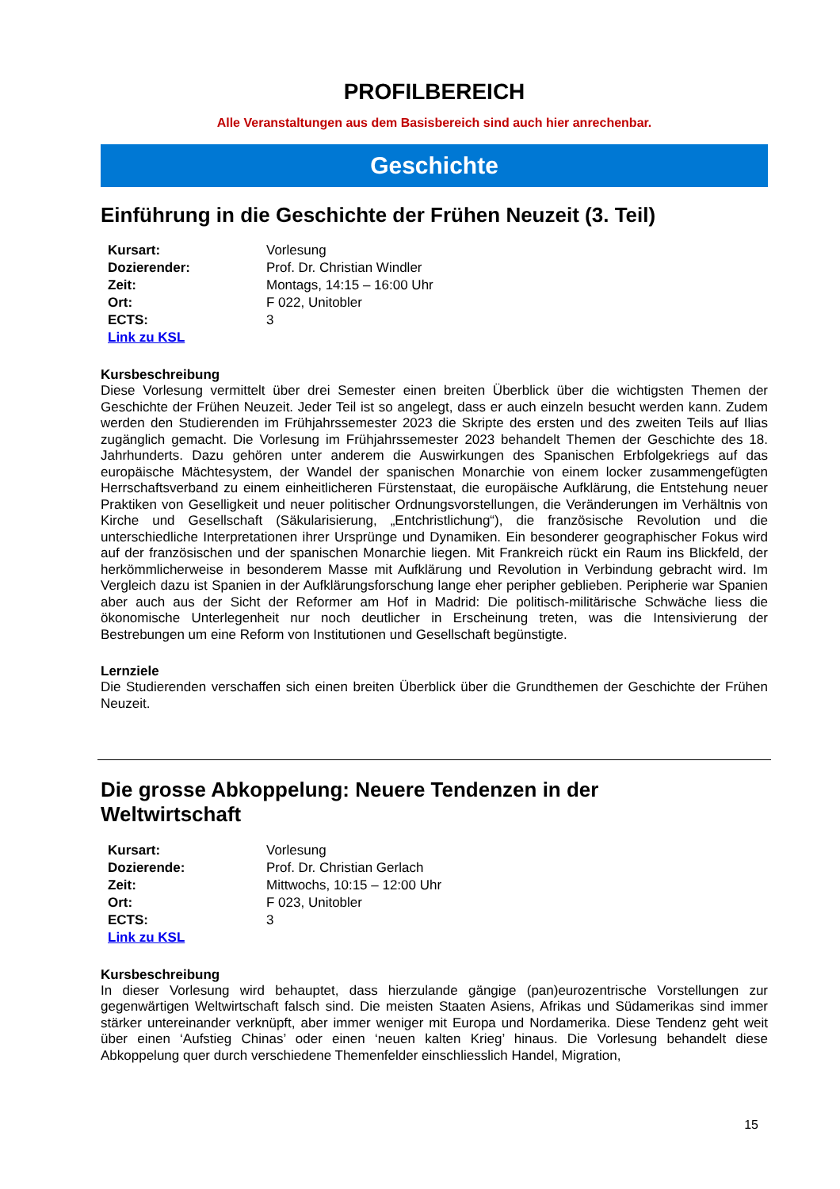PROFILBEREICH
Alle Veranstaltungen aus dem Basisbereich sind auch hier anrechenbar.
Geschichte
Einführung in die Geschichte der Frühen Neuzeit (3. Teil)
| Kursart: | Vorlesung |
| Dozierender: | Prof. Dr. Christian Windler |
| Zeit: | Montags, 14:15 – 16:00 Uhr |
| Ort: | F 022, Unitobler |
| ECTS: | 3 |
| Link zu KSL | |
Kursbeschreibung
Diese Vorlesung vermittelt über drei Semester einen breiten Überblick über die wichtigsten Themen der Geschichte der Frühen Neuzeit. Jeder Teil ist so angelegt, dass er auch einzeln besucht werden kann. Zudem werden den Studierenden im Frühjahrssemester 2023 die Skripte des ersten und des zweiten Teils auf Ilias zugänglich gemacht. Die Vorlesung im Frühjahrssemester 2023 behandelt Themen der Geschichte des 18. Jahrhunderts. Dazu gehören unter anderem die Auswirkungen des Spanischen Erbfolgekriegs auf das europäische Mächtesystem, der Wandel der spanischen Monarchie von einem locker zusammengefügten Herrschaftsverband zu einem einheitlicheren Fürstenstaat, die europäische Aufklärung, die Entstehung neuer Praktiken von Geselligkeit und neuer politischer Ordnungsvorstellungen, die Veränderungen im Verhältnis von Kirche und Gesellschaft (Säkularisierung, „Entchristlichung“), die französische Revolution und die unterschiedliche Interpretationen ihrer Ursprünge und Dynamiken. Ein besonderer geographischer Fokus wird auf der französischen und der spanischen Monarchie liegen. Mit Frankreich rückt ein Raum ins Blickfeld, der herkömmlicherweise in besonderem Masse mit Aufklärung und Revolution in Verbindung gebracht wird. Im Vergleich dazu ist Spanien in der Aufklärungsforschung lange eher peripher geblieben. Peripherie war Spanien aber auch aus der Sicht der Reformer am Hof in Madrid: Die politisch-militärische Schwäche liess die ökonomische Unterlegenheit nur noch deutlicher in Erscheinung treten, was die Intensivierung der Bestrebungen um eine Reform von Institutionen und Gesellschaft begünstigte.
Lernziele
Die Studierenden verschaffen sich einen breiten Überblick über die Grundthemen der Geschichte der Frühen Neuzeit.
Die grosse Abkoppelung: Neuere Tendenzen in der
Weltwirtschaft
| Kursart: | Vorlesung |
| Dozierende: | Prof. Dr. Christian Gerlach |
| Zeit: | Mittwochs, 10:15 – 12:00 Uhr |
| Ort: | F 023, Unitobler |
| ECTS: | 3 |
| Link zu KSL | |
Kursbeschreibung
In dieser Vorlesung wird behauptet, dass hierzulande gängige (pan)eurozentrische Vorstellungen zur gegenwärtigen Weltwirtschaft falsch sind. Die meisten Staaten Asiens, Afrikas und Südamerikas sind immer stärker untereinander verknüpft, aber immer weniger mit Europa und Nordamerika. Diese Tendenz geht weit über einen ‘Aufstieg Chinas’ oder einen ‘neuen kalten Krieg’ hinaus. Die Vorlesung behandelt diese Abkoppelung quer durch verschiedene Themenfelder einschliesslich Handel, Migration,
15